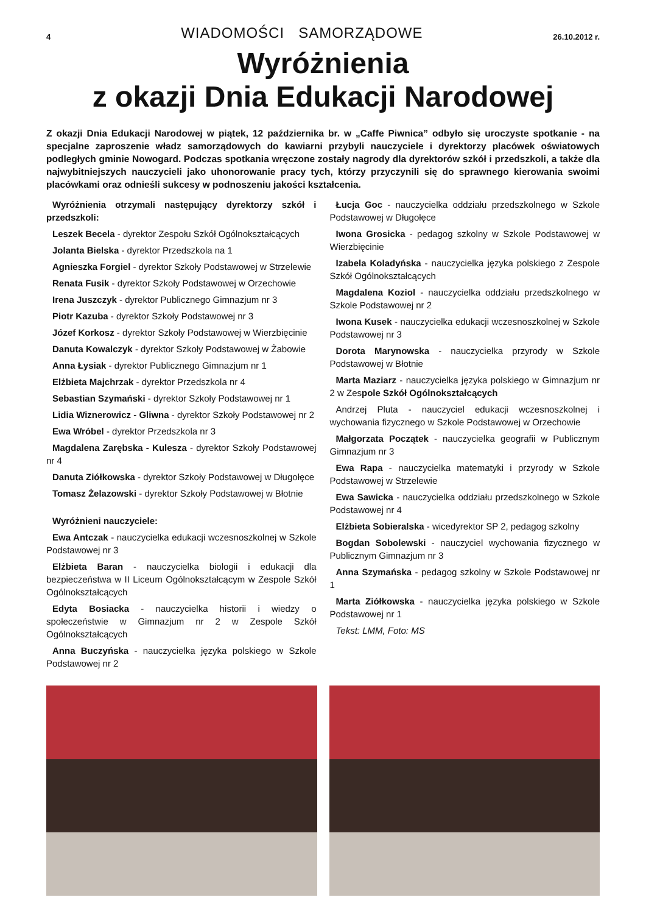4 WIADOMOŚCI SAMORZĄDOWE 26.10.2012 r.
Wyróżnienia
z okazji Dnia Edukacji Narodowej
Z okazji Dnia Edukacji Narodowej w piątek, 12 października br. w „Caffe Piwnica” odbyło się uroczyste spotkanie - na specjalne zaproszenie władz samorządowych do kawiarni przybyli nauczyciele i dyrektorzy placówek oświatowych podległych gminie Nowogard. Podczas spotkania wręczone zostały nagrody dla dyrektorów szkół i przedszkoli, a także dla najwybitniejszych nauczycieli jako uhonorowanie pracy tych, którzy przyczynili się do sprawnego kierowania swoimi placówkami oraz odnieśli sukcesy w podnoszeniu jakości kształcenia.
Wyróżnienia otrzymali następujący dyrektorzy szkół i przedszkoli:
Leszek Becela - dyrektor Zespołu Szkół Ogólnokształcących
Jolanta Bielska - dyrektor Przedszkola na 1
Agnieszka Forgiel - dyrektor Szkoły Podstawowej w Strzelewie
Renata Fusik - dyrektor Szkoły Podstawowej w Orzechowie
Irena Juszczyk - dyrektor Publicznego Gimnazjum nr 3
Piotr Kazuba - dyrektor Szkoły Podstawowej nr 3
Józef Korkosz - dyrektor Szkoły Podstawowej w Wierzbięcinie
Danuta Kowalczyk - dyrektor Szkoły Podstawowej w Żabowie
Anna Łysiak - dyrektor Publicznego Gimnazjum nr 1
Elżbieta Majchrzak - dyrektor Przedszkola nr 4
Sebastian Szymański - dyrektor Szkoły Podstawowej nr 1
Lidia Wiznerowicz - Gliwna - dyrektor Szkoły Podstawowej nr 2
Ewa Wróbel - dyrektor Przedszkola nr 3
Magdalena Zarębska - Kulesza - dyrektor Szkoły Podstawowej nr 4
Danuta Ziółkowska - dyrektor Szkoły Podstawowej w Długołęce
Tomasz Żelazowski - dyrektor Szkoły Podstawowej w Błotnie
Wyróżnieni nauczyciele:
Ewa Antczak - nauczycielka edukacji wczesnoszkolnej w Szkole Podstawowej nr 3
Elżbieta Baran - nauczycielka biologii i edukacji dla bezpieczeństwa w II Liceum Ogólnokształcącym w Zespole Szkół Ogólnokształcących
Edyta Bosiacka - nauczycielka historii i wiedzy o społeczeństwie w Gimnazjum nr 2 w Zespole Szkół Ogólnokształcących
Anna Buczyńska - nauczycielka języka polskiego w Szkole Podstawowej nr 2
Łucja Goc - nauczycielka oddziału przedszkolnego w Szkole Podstawowej w Długołęce
Iwona Grosicka - pedagog szkolny w Szkole Podstawowej w Wierzbięcinie
Izabela Koladyńska - nauczycielka języka polskiego z Zespole Szkół Ogólnokształcących
Magdalena Koziol - nauczycielka oddziału przedszkolnego w Szkole Podstawowej nr 2
Iwona Kusek - nauczycielka edukacji wczesnoszkolnej w Szkole Podstawowej nr 3
Dorota Marynowska - nauczycielka przyrody w Szkole Podstawowej w Błotnie
Marta Maziarz - nauczycielka języka polskiego w Gimnazjum nr 2 w Zespole Szkół Ogólnokształcących
Andrzej Pluta - nauczyciel edukacji wczesnoszkolnej i wychowania fizycznego w Szkole Podstawowej w Orzechowie
Małgorzata Początek - nauczycielka geografii w Publicznym Gimnazjum nr 3
Ewa Rapa - nauczycielka matematyki i przyrody w Szkole Podstawowej w Strzelewie
Ewa Sawicka - nauczycielka oddziału przedszkolnego w Szkole Podstawowej nr 4
Elżbieta Sobieralska - wicedyrektor SP 2, pedagog szkolny
Bogdan Sobolewski - nauczyciel wychowania fizycznego w Publicznym Gimnazjum nr 3
Anna Szymańska - pedagog szkolny w Szkole Podstawowej nr 1
Marta Ziółkowska - nauczycielka języka polskiego w Szkole Podstawowej nr 1
Tekst: LMM, Foto: MS